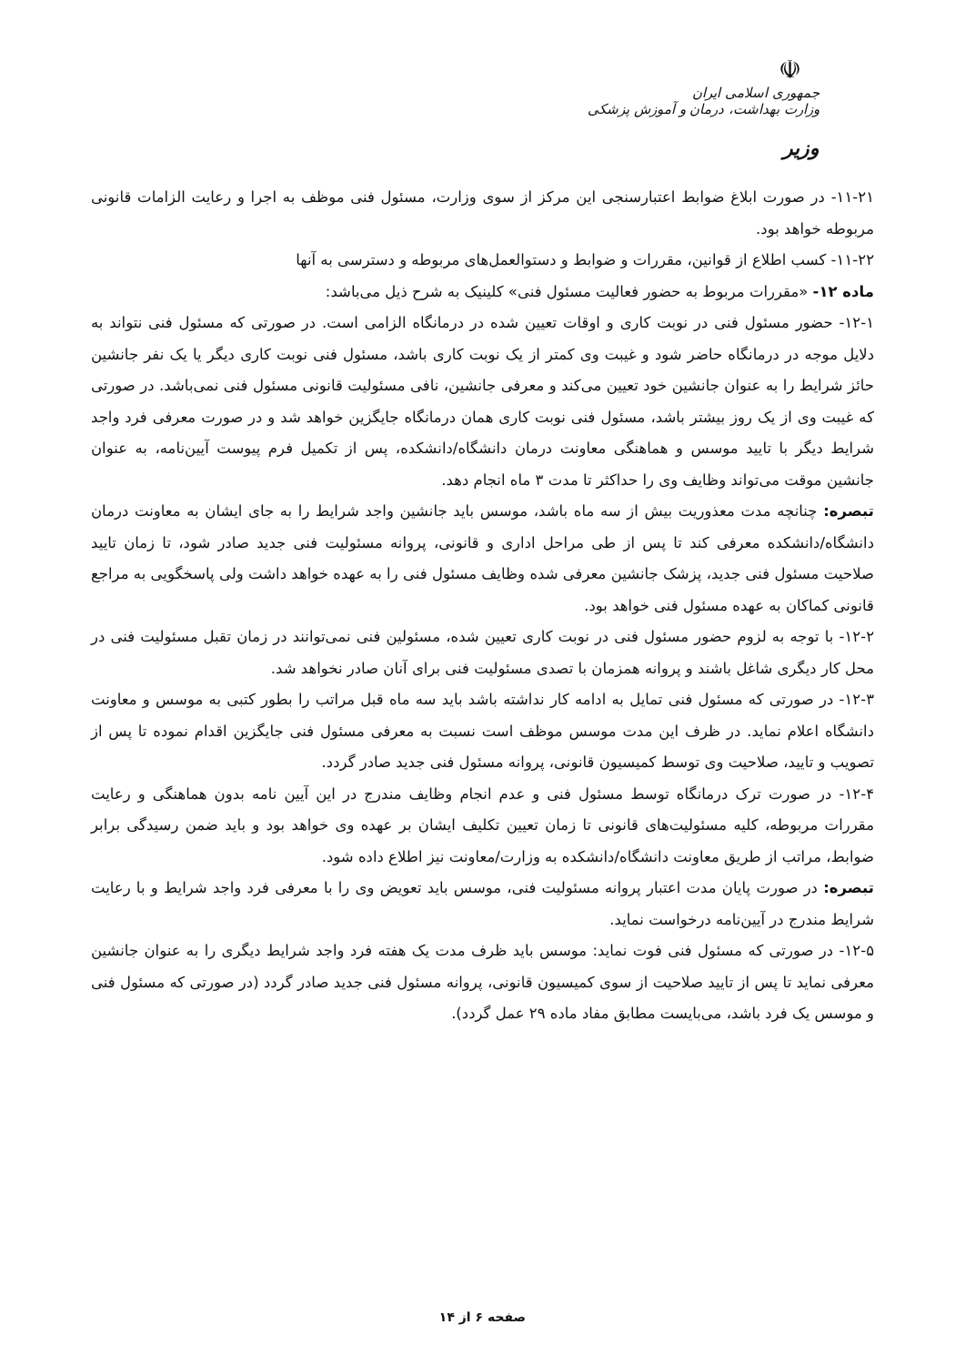☫
جمهوری اسلامی ایران
وزارت بهداشت، درمان و آموزش پزشکی
وزیر
۱۱-۲۱- در صورت ابلاغ ضوابط اعتبارسنجی این مرکز از سوی وزارت، مسئول فنی موظف به اجرا و رعایت الزامات قانونی مربوطه خواهد بود.
۱۱-۲۲- کسب اطلاع از قوانین، مقررات و ضوابط و دستوالعمل‌های مربوطه و دسترسی به آنها
ماده ۱۲- «مقررات مربوط به حضور فعالیت مسئول فنی» کلینیک به شرح ذیل می‌باشد:
۱۲-۱- حضور مسئول فنی در نوبت کاری و اوقات تعیین شده در درمانگاه الزامی است. در صورتی که مسئول فنی نتواند به دلایل موجه در درمانگاه حاضر شود و غیبت وی کمتر از یک نوبت کاری باشد، مسئول فنی نوبت کاری دیگر یا یک نفر جانشین حائز شرایط را به عنوان جانشین خود تعیین می‌کند و معرفی جانشین، نافی مسئولیت قانونی مسئول فنی نمی‌باشد. در صورتی که غیبت وی از یک روز بیشتر باشد، مسئول فنی نوبت کاری همان درمانگاه جایگزین خواهد شد و در صورت معرفی فرد واجد شرایط دیگر با تایید موسس و هماهنگی معاونت درمان دانشگاه/دانشکده، پس از تکمیل فرم پیوست آیین‌نامه، به عنوان جانشین موقت می‌تواند وظایف وی را حداکثر تا مدت ۳ ماه انجام دهد.
تبصره: چنانچه مدت معذوریت بیش از سه ماه باشد، موسس باید جانشین واجد شرایط را به جای ایشان به معاونت درمان دانشگاه/دانشکده معرفی کند تا پس از طی مراحل اداری و قانونی، پروانه مسئولیت فنی جدید صادر شود، تا زمان تایید صلاحیت مسئول فنی جدید، پزشک جانشین معرفی شده وظایف مسئول فنی را به عهده خواهد داشت ولی پاسخگویی به مراجع قانونی کماکان به عهده مسئول فنی خواهد بود.
۱۲-۲- با توجه به لزوم حضور مسئول فنی در نوبت کاری تعیین شده، مسئولین فنی نمی‌توانند در زمان تقبل مسئولیت فنی در محل کار دیگری شاغل باشند و پروانه همزمان با تصدی مسئولیت فنی برای آنان صادر نخواهد شد.
۱۲-۳- در صورتی که مسئول فنی تمایل به ادامه کار نداشته باشد باید سه ماه قبل مراتب را بطور کتبی به موسس و معاونت دانشگاه اعلام نماید. در ظرف این مدت موسس موظف است نسبت به معرفی مسئول فنی جایگزین اقدام نموده تا پس از تصویب و تایید، صلاحیت وی توسط کمیسیون قانونی، پروانه مسئول فنی جدید صادر گردد.
۱۲-۴- در صورت ترک درمانگاه توسط مسئول فنی و عدم انجام وظایف مندرج در این آیین نامه بدون هماهنگی و رعایت مقررات مربوطه، کلیه مسئولیت‌های قانونی تا زمان تعیین تکلیف ایشان بر عهده وی خواهد بود و باید ضمن رسیدگی برابر ضوابط، مراتب از طریق معاونت دانشگاه/دانشکده به وزارت/معاونت نیز اطلاع داده شود.
تبصره: در صورت پایان مدت اعتبار پروانه مسئولیت فنی، موسس باید تعویض وی را با معرفی فرد واجد شرایط و با رعایت شرایط مندرج در آیین‌نامه درخواست نماید.
۱۲-۵- در صورتی که مسئول فنی فوت نماید: موسس باید ظرف مدت یک هفته فرد واجد شرایط دیگری را به عنوان جانشین معرفی نماید تا پس از تایید صلاحیت از سوی کمیسیون قانونی، پروانه مسئول فنی جدید صادر گردد (در صورتی که مسئول فنی و موسس یک فرد باشد، می‌بایست مطابق مفاد ماده ۲۹ عمل گردد).
صفحه ۶ از ۱۴